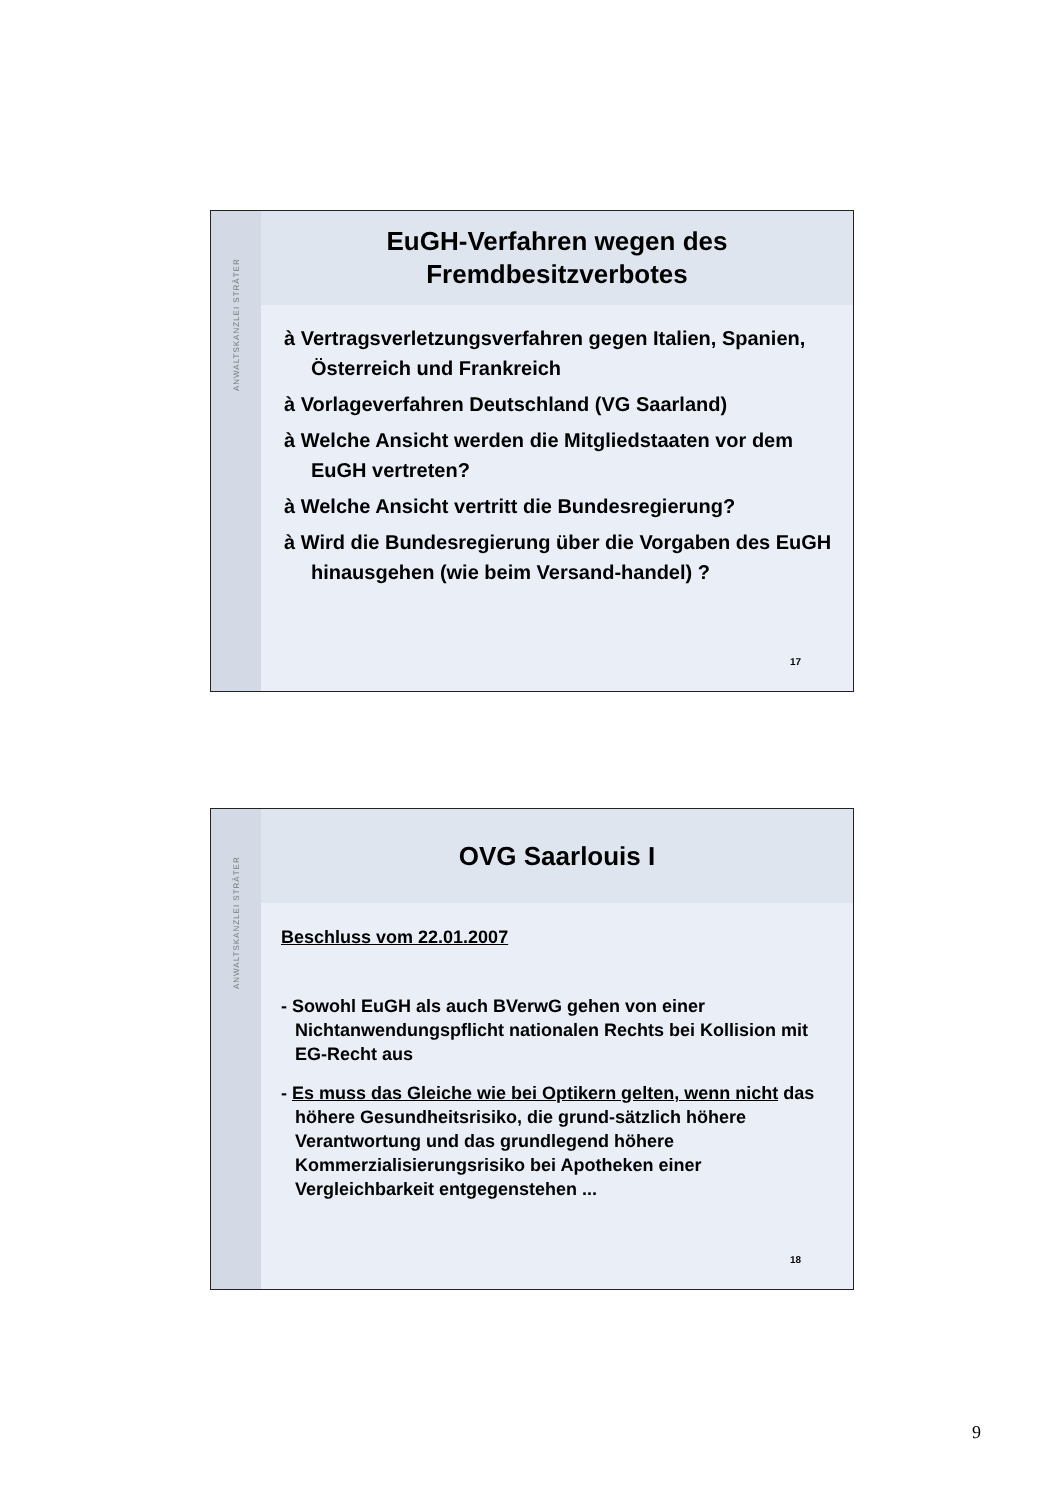ANWALTSKANZLEI STRÄTER
EuGH-Verfahren wegen des
Fremdbesitzverbotes
à Vertragsverletzungsverfahren gegen Italien, Spanien, Österreich und Frankreich
à Vorlageverfahren Deutschland (VG Saarland)
à Welche Ansicht werden die Mitgliedstaaten vor dem EuGH vertreten?
à Welche Ansicht vertritt die Bundesregierung?
à Wird die Bundesregierung über die Vorgaben des EuGH hinausgehen (wie beim Versand-handel) ?
17
ANWALTSKANZLEI STRÄTER
OVG Saarlouis I
Beschluss vom 22.01.2007
- Sowohl EuGH als auch BVerwG gehen von einer Nichtanwendungspflicht nationalen Rechts bei Kollision mit EG-Recht aus
- Es muss das Gleiche wie bei Optikern gelten, wenn nicht das höhere Gesundheitsrisiko, die grund-sätzlich höhere Verantwortung und das grundlegend höhere Kommerzialisierungsrisiko bei Apotheken einer Vergleichbarkeit entgegenstehen ...
18
9